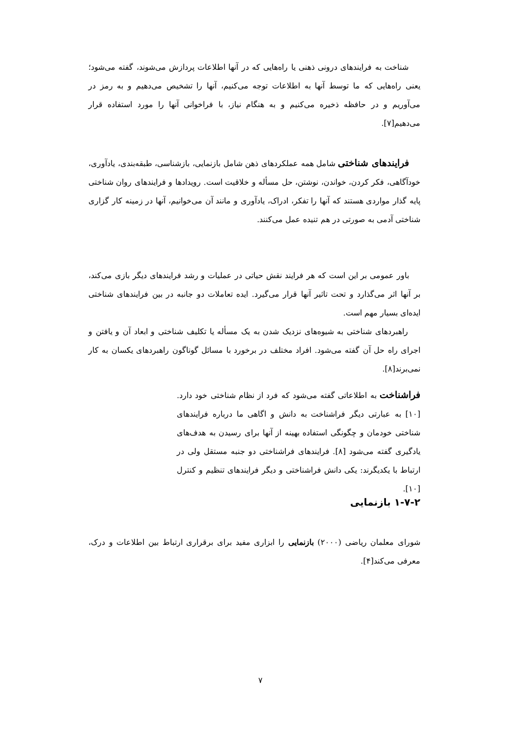شناخت به فرایندهای درونی ذهنی یا راه‌هایی که در آنها اطلاعات پردازش می‌شوند، گفته می‌شود؛ یعنی راه‌هایی که ما توسط آنها به اطلاعات توجه می‌کنیم، آنها را تشخیص می‌دهیم و به رمز در می‌آوریم و در حافظه ذخیره می‌کنیم و به هنگام نیاز، با فراخوانی آنها را مورد استفاده قرار می‌دهیم[۷].
فرایندهای شناختی شامل همه عملکردهای ذهن شامل بازنمایی، بازشناسی، طبقه‌بندی، یادآوری، خودآگاهی، فکر کردن، خواندن، نوشتن، حل مسأله و خلاقیت است. رویدادها و فرایندهای روان شناختی پایه گذار مواردی هستند که آنها را تفکر، ادراک، یادآوری و مانند آن می‌خوانیم، آنها در زمینه کار گزاری شناختی آدمی به صورتی در هم تنیده عمل می‌کنند.
باور عمومی بر این است که هر فرایند نقش حیاتی در عملیات و رشد فرایندهای دیگر بازی می‌کند، بر آنها اثر می‌گذارد و تحت تاثیر آنها قرار می‌گیرد. ایده تعاملات دو جانبه در بین فرایندهای شناختی ایده‌ای بسیار مهم است.
راهبردهای شناختی به شیوه‌های نزدیک شدن به یک مسأله یا تکلیف شناختی و ابعاد آن و یافتن و اجرای راه حل آن گفته می‌شود. افراد مختلف در برخورد با مسائل گوناگون راهبردهای یکسان به کار نمی‌برند[۸].
فراشناخت به اطلاعاتی گفته می‌شود که فرد از نظام شناختی خود دارد.[۱۰] به عبارتی دیگر فراشناخت به دانش و اگاهی ما درباره فرایندهای شناختی خودمان و چگونگی استفاده بهینه از آنها برای رسیدن به هدف‌های یادگیری گفته می‌شود [۸]. فرایندهای فراشناختی دو جنبه مستقل ولی در ارتباط با یکدیگرند: یکی دانش فراشناختی و دیگر فرایندهای تنظیم و کنترل [۱۰].
۱-۷-۲ بازنمایی
شورای معلمان ریاضی (۲۰۰۰) بازنمایی را ابزاری مفید برای برقراری ارتباط بین اطلاعات و درک، معرفی می‌کند[۴].
۷